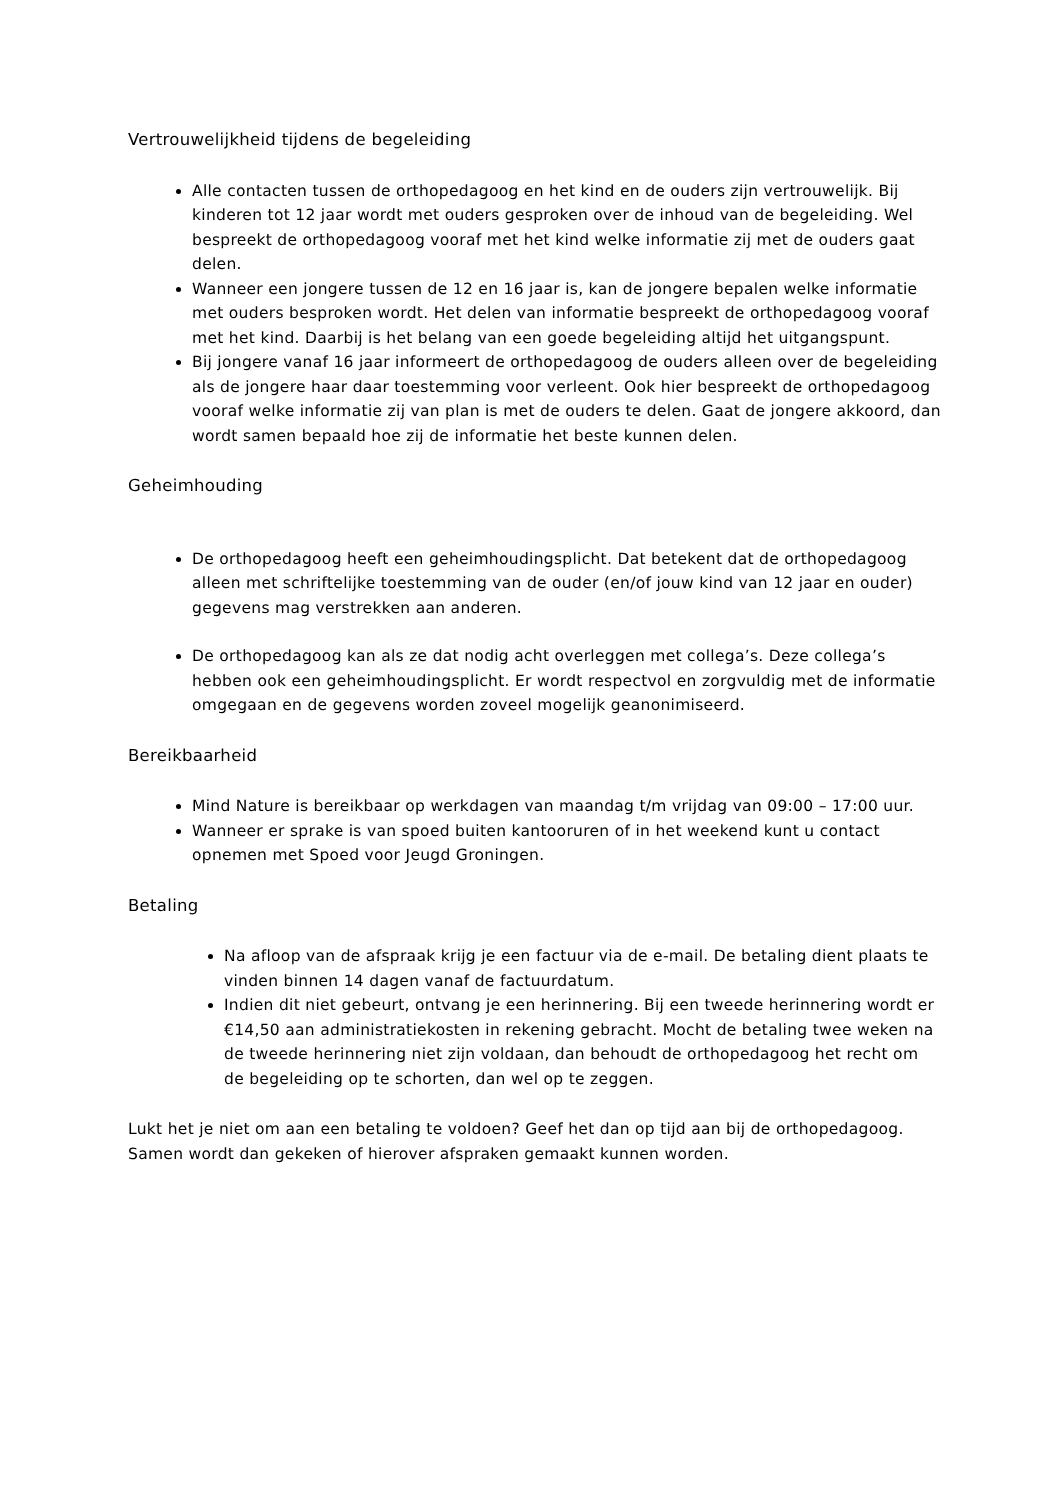Vertrouwelijkheid tijdens de begeleiding
Alle contacten tussen de orthopedagoog en het kind en de ouders zijn vertrouwelijk. Bij kinderen tot 12 jaar wordt met ouders gesproken over de inhoud van de begeleiding. Wel bespreekt de orthopedagoog vooraf met het kind welke informatie zij met de ouders gaat delen.
Wanneer een jongere tussen de 12 en 16 jaar is, kan de jongere bepalen welke informatie met ouders besproken wordt. Het delen van informatie bespreekt de orthopedagoog vooraf met het kind. Daarbij is het belang van een goede begeleiding altijd het uitgangspunt.
Bij jongere vanaf 16 jaar informeert de orthopedagoog de ouders alleen over de begeleiding als de jongere haar daar toestemming voor verleent. Ook hier bespreekt de orthopedagoog vooraf welke informatie zij van plan is met de ouders te delen. Gaat de jongere akkoord, dan wordt samen bepaald hoe zij de informatie het beste kunnen delen.
Geheimhouding
De orthopedagoog heeft een geheimhoudingsplicht. Dat betekent dat de orthopedagoog alleen met schriftelijke toestemming van de ouder (en/of jouw kind van 12 jaar en ouder) gegevens mag verstrekken aan anderen.
De orthopedagoog kan als ze dat nodig acht overleggen met collega’s. Deze collega’s hebben ook een geheimhoudingsplicht. Er wordt respectvol en zorgvuldig met de informatie omgegaan en de gegevens worden zoveel mogelijk geanonimiseerd.
Bereikbaarheid
Mind Nature is bereikbaar op werkdagen van maandag t/m vrijdag van 09:00 – 17:00 uur.
Wanneer er sprake is van spoed buiten kantooruren of in het weekend kunt u contact opnemen met Spoed voor Jeugd Groningen.
Betaling
Na afloop van de afspraak krijg je een factuur via de e-mail. De betaling dient plaats te vinden binnen 14 dagen vanaf de factuurdatum.
Indien dit niet gebeurt, ontvang je een herinnering. Bij een tweede herinnering wordt er €14,50 aan administratiekosten in rekening gebracht. Mocht de betaling twee weken na de tweede herinnering niet zijn voldaan, dan behoudt de orthopedagoog het recht om de begeleiding op te schorten, dan wel op te zeggen.
Lukt het je niet om aan een betaling te voldoen? Geef het dan op tijd aan bij de orthopedagoog. Samen wordt dan gekeken of hierover afspraken gemaakt kunnen worden.